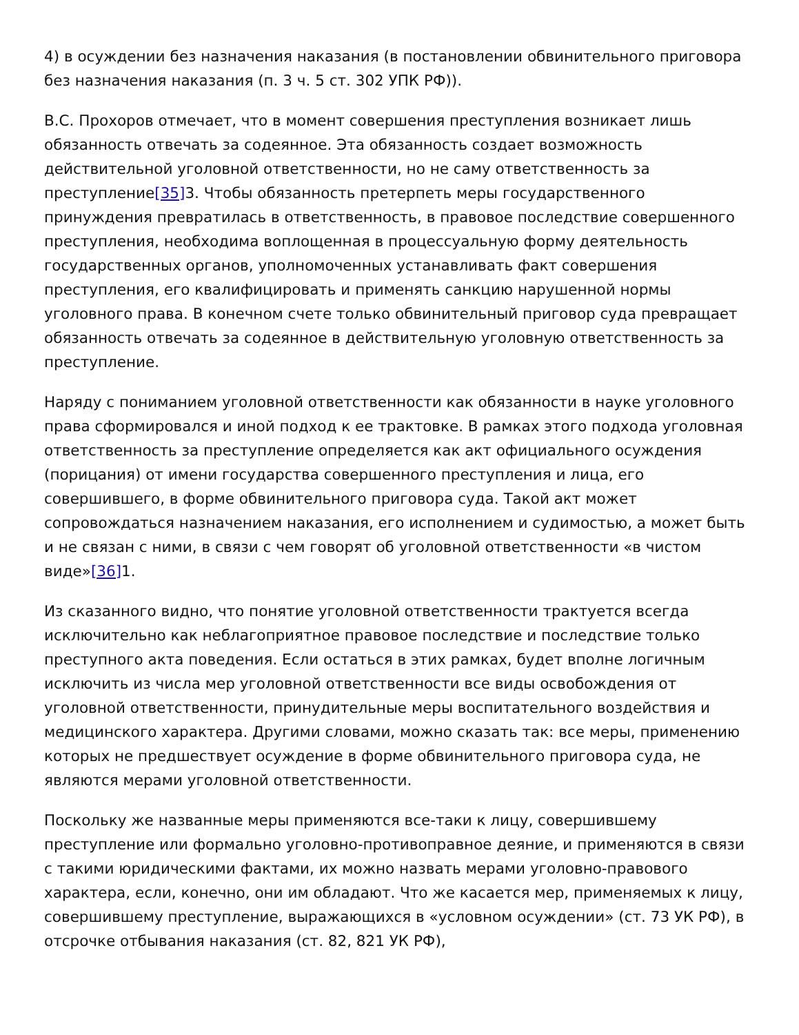4) в осуждении без назначения наказания (в постановлении обвинительного приговора без назначения наказания (п. 3 ч. 5 ст. 302 УПК РФ)).
В.С. Прохоров отмечает, что в момент совершения преступления возникает лишь обязанность отвечать за содеянное. Эта обязанность создает возможность действительной уголовной ответственности, но не саму ответственность за преступление[35] 3. Чтобы обязанность претерпеть меры государственного принуждения превратилась в ответственность, в правовое последствие совершенного преступления, необходима воплощенная в процессуальную форму деятельность государственных органов, уполномоченных устанавливать факт совершения преступления, его квалифицировать и применять санкцию нарушенной нормы уголовного права. В конечном счете только обвинительный приговор суда превращает обязанность отвечать за содеянное в действительную уголовную ответственность за преступление.
Наряду с пониманием уголовной ответственности как обязанности в науке уголовного права сформировался и иной подход к ее трактовке. В рамках этого подхода уголовная ответственность за преступление определяется как акт официального осуждения (порицания) от имени государства совершенного преступления и лица, его совершившего, в форме обвинительного приговора суда. Такой акт может сопровождаться назначением наказания, его исполнением и судимостью, а может быть и не связан с ними, в связи с чем говорят об уголовной ответственности «в чистом виде»[36] 1.
Из сказанного видно, что понятие уголовной ответственности трактуется всегда исключительно как неблагоприятное правовое последствие и последствие только преступного акта поведения. Если остаться в этих рамках, будет вполне логичным исключить из числа мер уголовной ответственности все виды освобождения от уголовной ответственности, принудительные меры воспитательного воздействия и медицинского характера. Другими словами, можно сказать так: все меры, применению которых не предшествует осуждение в форме обвинительного приговора суда, не являются мерами уголовной ответственности.
Поскольку же названные меры применяются все-таки к лицу, совершившему преступление или формально уголовно-противоправное деяние, и применяются в связи с такими юридическими фактами, их можно назвать мерами уголовно-правового характера, если, конечно, они им обладают. Что же касается мер, применяемых к лицу, совершившему преступление, выражающихся в «условном осуждении» (ст. 73 УК РФ), в отсрочке отбывания наказания (ст. 82, 821 УК РФ),